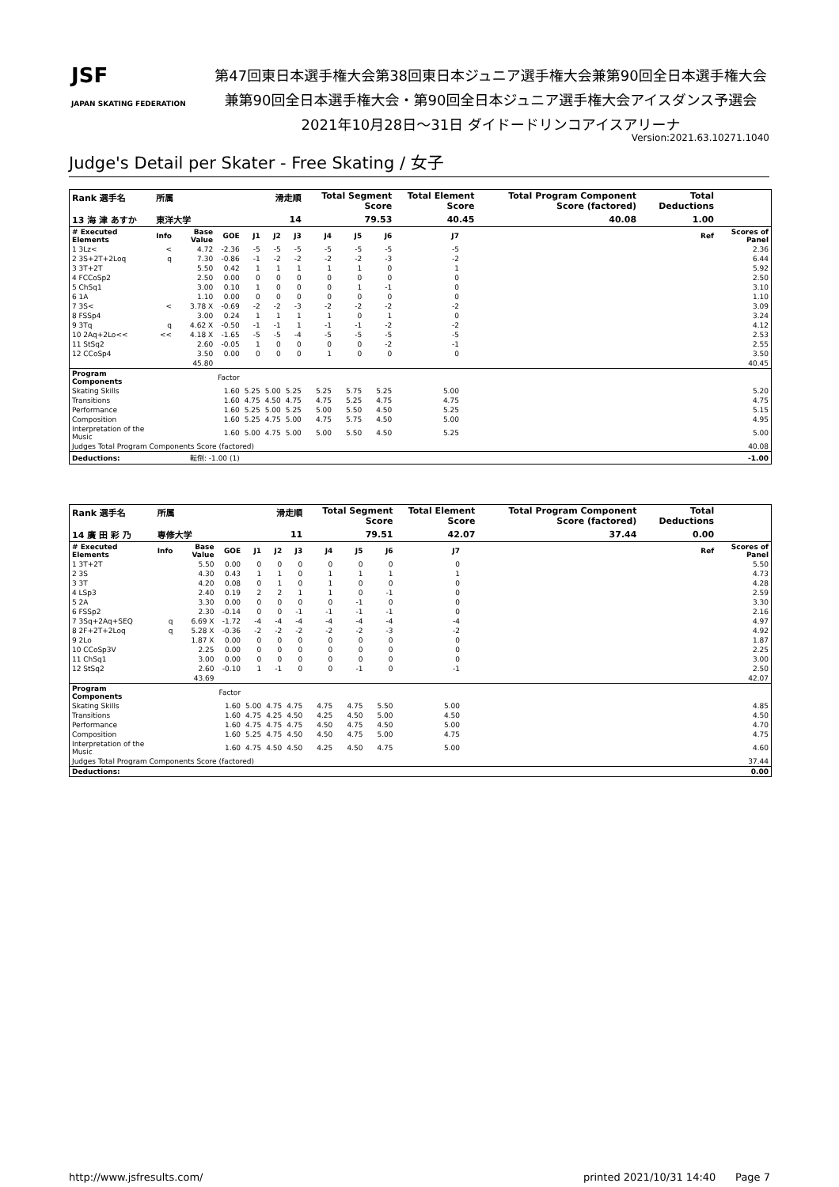JSF
JAPAN SKATING FEDERATION
第47回東日本選手権大会第38回東日本ジュニア選手権大会兼第90回全日本選手権大会
兼第90回全日本選手権大会・第90回全日本ジュニア選手権大会アイスダンス予選会
2021年10月28日～31日 ダイドードリンコアイスアリーナ
Version:2021.63.10271.1040
Judge's Detail per Skater - Free Skating / 女子
| Rank 選手名 | 所属 | | | 滑走順 | | | Total Segment Score | | | Total Element Score | | Total Program Component Score (factored) | | Total Deductions | |
| --- | --- | --- | --- | --- | --- | --- | --- | --- | --- | --- | --- | --- | --- | --- | --- |
| 13 海 津 あすか | 東洋大学 | | | 14 | | | 79.53 | | | 40.45 | | 40.08 | | 1.00 | |
| # Executed Elements | Info | Base Value | GOE | J1 | J2 | J3 | J4 | J5 | J6 | J7 | | | | Ref | Scores of Panel |
| 1 3Lz< | < | 4.72 | -2.36 | -5 | -5 | -5 | -5 | -5 | -5 | -5 | | | | | 2.36 |
| 2 3S+2T+2Loq | q | 7.30 | -0.86 | -1 | -2 | -2 | -2 | -2 | -3 | -2 | | | | | 6.44 |
| 3 3T+2T | | 5.50 | 0.42 | 1 | 1 | 1 | 1 | 1 | 0 | 1 | | | | | 5.92 |
| 4 FCCoSp2 | | 2.50 | 0.00 | 0 | 0 | 0 | 0 | 0 | 0 | 0 | | | | | 2.50 |
| 5 ChSq1 | | 3.00 | 0.10 | 1 | 0 | 0 | 0 | 1 | -1 | 0 | | | | | 3.10 |
| 6 1A | | 1.10 | 0.00 | 0 | 0 | 0 | 0 | 0 | 0 | 0 | | | | | 1.10 |
| 7 3S< | < | 3.78 X | -0.69 | -2 | -2 | -3 | -2 | -2 | -2 | -2 | | | | | 3.09 |
| 8 FSSp4 | | 3.00 | 0.24 | 1 | 1 | 1 | 1 | 0 | 1 | 0 | | | | | 3.24 |
| 9 3Tq | q | 4.62 X | -0.50 | -1 | -1 | 1 | -1 | -1 | -2 | -2 | | | | | 4.12 |
| 10 2Aq+2Lo<< | << | 4.18 X | -1.65 | -5 | -5 | -4 | -5 | -5 | -5 | -5 | | | | | 2.53 |
| 11 StSq2 | | 2.60 | -0.05 | 1 | 0 | 0 | 0 | 0 | -2 | -1 | | | | | 2.55 |
| 12 CCoSp4 | | 3.50 | 0.00 | 0 | 0 | 0 | 1 | 0 | 0 | 0 | | | | | 3.50 |
| | | 45.80 | | | | | | | | | | | | | 40.45 |
| Program Components | | | Factor | | | | | | | | | | | | |
| Skating Skills | | | 1.60 | 5.25 | 5.00 | 5.25 | 5.25 | 5.75 | 5.25 | 5.00 | | | | | 5.20 |
| Transitions | | | 1.60 | 4.75 | 4.50 | 4.75 | 4.75 | 5.25 | 4.75 | 4.75 | | | | | 4.75 |
| Performance | | | 1.60 | 5.25 | 5.00 | 5.25 | 5.00 | 5.50 | 4.50 | 5.25 | | | | | 5.15 |
| Composition | | | 1.60 | 5.25 | 4.75 | 5.00 | 4.75 | 5.75 | 4.50 | 5.00 | | | | | 4.95 |
| Interpretation of the Music | | | 1.60 | 5.00 | 4.75 | 5.00 | 5.00 | 5.50 | 4.50 | 5.25 | | | | | 5.00 |
| Judges Total Program Components Score (factored) | | | | | | | | | | | | | | | 40.08 |
| Deductions: | 転倒: -1.00 (1) | | | | | | | | | | | | | | -1.00 |
| Rank 選手名 | 所属 | | | 滑走順 | | | Total Segment Score | | | Total Element Score | | Total Program Component Score (factored) | | Total Deductions | |
| --- | --- | --- | --- | --- | --- | --- | --- | --- | --- | --- | --- | --- | --- | --- | --- |
| 14 廣 田 彩 乃 | 専修大学 | | | 11 | | | 79.51 | | | 42.07 | | 37.44 | | 0.00 | |
| # Executed Elements | Info | Base Value | GOE | J1 | J2 | J3 | J4 | J5 | J6 | J7 | | | | Ref | Scores of Panel |
| 1 3T+2T | | 5.50 | 0.00 | 0 | 0 | 0 | 0 | 0 | 0 | 0 | | | | | 5.50 |
| 2 3S | | 4.30 | 0.43 | 1 | 1 | 0 | 1 | 1 | 1 | 1 | | | | | 4.73 |
| 3 3T | | 4.20 | 0.08 | 0 | 1 | 0 | 1 | 0 | 0 | 0 | | | | | 4.28 |
| 4 LSp3 | | 2.40 | 0.19 | 2 | 2 | 1 | 1 | 0 | -1 | 0 | | | | | 2.59 |
| 5 2A | | 3.30 | 0.00 | 0 | 0 | 0 | 0 | -1 | 0 | 0 | | | | | 3.30 |
| 6 FSSp2 | | 2.30 | -0.14 | 0 | 0 | -1 | -1 | -1 | -1 | 0 | | | | | 2.16 |
| 7 3Sq+2Aq+SEQ | q | 6.69 X | -1.72 | -4 | -4 | -4 | -4 | -4 | -4 | -4 | | | | | 4.97 |
| 8 2F+2T+2Loq | q | 5.28 X | -0.36 | -2 | -2 | -2 | -2 | -2 | -3 | -2 | | | | | 4.92 |
| 9 2Lo | | 1.87 X | 0.00 | 0 | 0 | 0 | 0 | 0 | 0 | 0 | | | | | 1.87 |
| 10 CCoSp3V | | 2.25 | 0.00 | 0 | 0 | 0 | 0 | 0 | 0 | 0 | | | | | 2.25 |
| 11 ChSq1 | | 3.00 | 0.00 | 0 | 0 | 0 | 0 | 0 | 0 | 0 | | | | | 3.00 |
| 12 StSq2 | | 2.60 | -0.10 | 1 | -1 | 0 | 0 | -1 | 0 | -1 | | | | | 2.50 |
| | | 43.69 | | | | | | | | | | | | | 42.07 |
| Program Components | | | Factor | | | | | | | | | | | | |
| Skating Skills | | | 1.60 | 5.00 | 4.75 | 4.75 | 4.75 | 4.75 | 5.50 | 5.00 | | | | | 4.85 |
| Transitions | | | 1.60 | 4.75 | 4.25 | 4.50 | 4.25 | 4.50 | 5.00 | 4.50 | | | | | 4.50 |
| Performance | | | 1.60 | 4.75 | 4.75 | 4.75 | 4.50 | 4.75 | 4.50 | 5.00 | | | | | 4.70 |
| Composition | | | 1.60 | 5.25 | 4.75 | 4.50 | 4.50 | 4.75 | 5.00 | 4.75 | | | | | 4.75 |
| Interpretation of the Music | | | 1.60 | 4.75 | 4.50 | 4.50 | 4.25 | 4.50 | 4.75 | 5.00 | | | | | 4.60 |
| Judges Total Program Components Score (factored) | | | | | | | | | | | | | | | 37.44 |
| Deductions: | | | | | | | | | | | | | | | 0.00 |
http://www.jsfresults.com/ printed 2021/10/31 14:40 Page 7